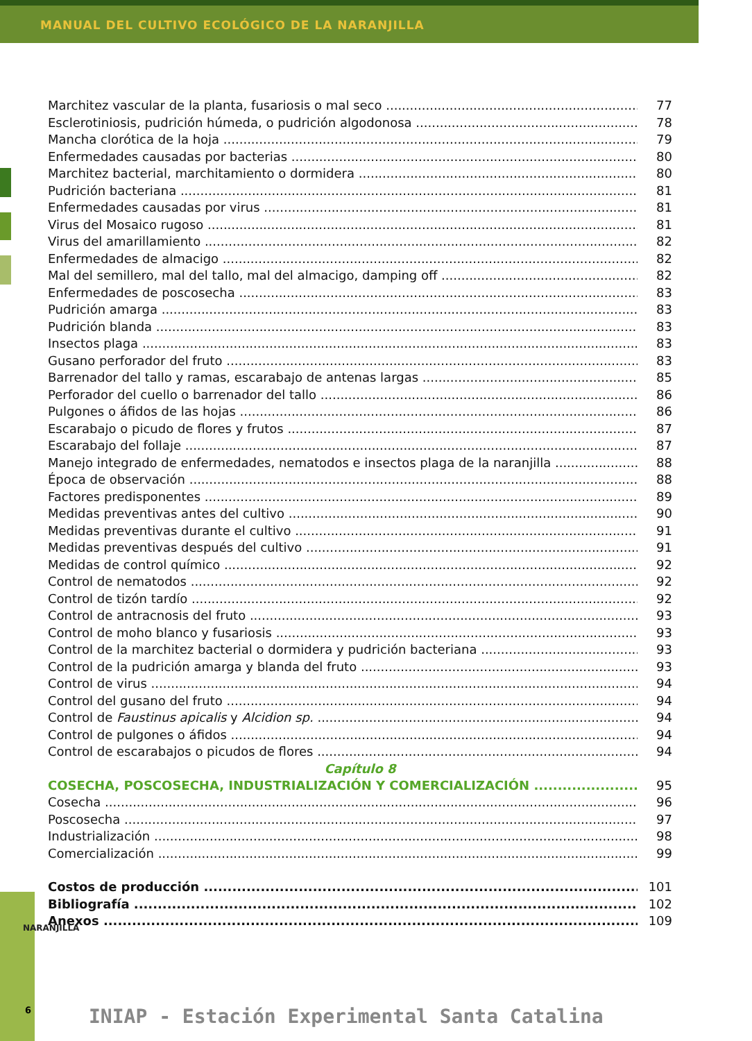MANUAL DEL CULTIVO ECOLÓGICO DE LA NARANJILLA
Marchitez vascular de la planta, fusariosis o mal seco 77
Esclerotiniosis, pudrición húmeda, o pudrición algodonosa 78
Mancha clorótica de la hoja 79
Enfermedades causadas por bacterias 80
Marchitez bacterial, marchitamiento o dormidera 80
Pudrición bacteriana 81
Enfermedades causadas por virus 81
Virus del Mosaico rugoso 81
Virus del amarillamiento 82
Enfermedades de almacigo 82
Mal del semillero, mal del tallo, mal del almacigo, damping off 82
Enfermedades de poscosecha 83
Pudrición amarga 83
Pudrición blanda 83
Insectos plaga 83
Gusano perforador del fruto 83
Barrenador del tallo y ramas, escarabajo de antenas largas 85
Perforador del cuello o barrenador del tallo 86
Pulgones o áfidos de las hojas 86
Escarabajo o picudo de flores y frutos 87
Escarabajo del follaje 87
Manejo integrado de enfermedades, nematodos e insectos plaga de la naranjilla 88
Época de observación 88
Factores predisponentes 89
Medidas preventivas antes del cultivo 90
Medidas preventivas durante el cultivo 91
Medidas preventivas después del cultivo 91
Medidas de control químico 92
Control de nematodos 92
Control de tizón tardío 92
Control de antracnosis del fruto 93
Control de moho blanco y fusariosis 93
Control de la marchitez bacterial o dormidera y pudrición bacteriana 93
Control de la pudrición amarga y blanda del fruto 93
Control de virus 94
Control del gusano del fruto 94
Control de Faustinus apicalis y Alcidion sp. 94
Control de pulgones o áfidos 94
Control de escarabajos o picudos de flores 94
Capítulo 8
COSECHA, POSCOSECHA, INDUSTRIALIZACIÓN Y COMERCIALIZACIÓN 95
Cosecha 96
Poscosecha 97
Industrialización 98
Comercialización 99
Costos de producción 101
Bibliografía 102
Anexos 109
NARANJILLA
6
INIAP - Estación Experimental Santa Catalina